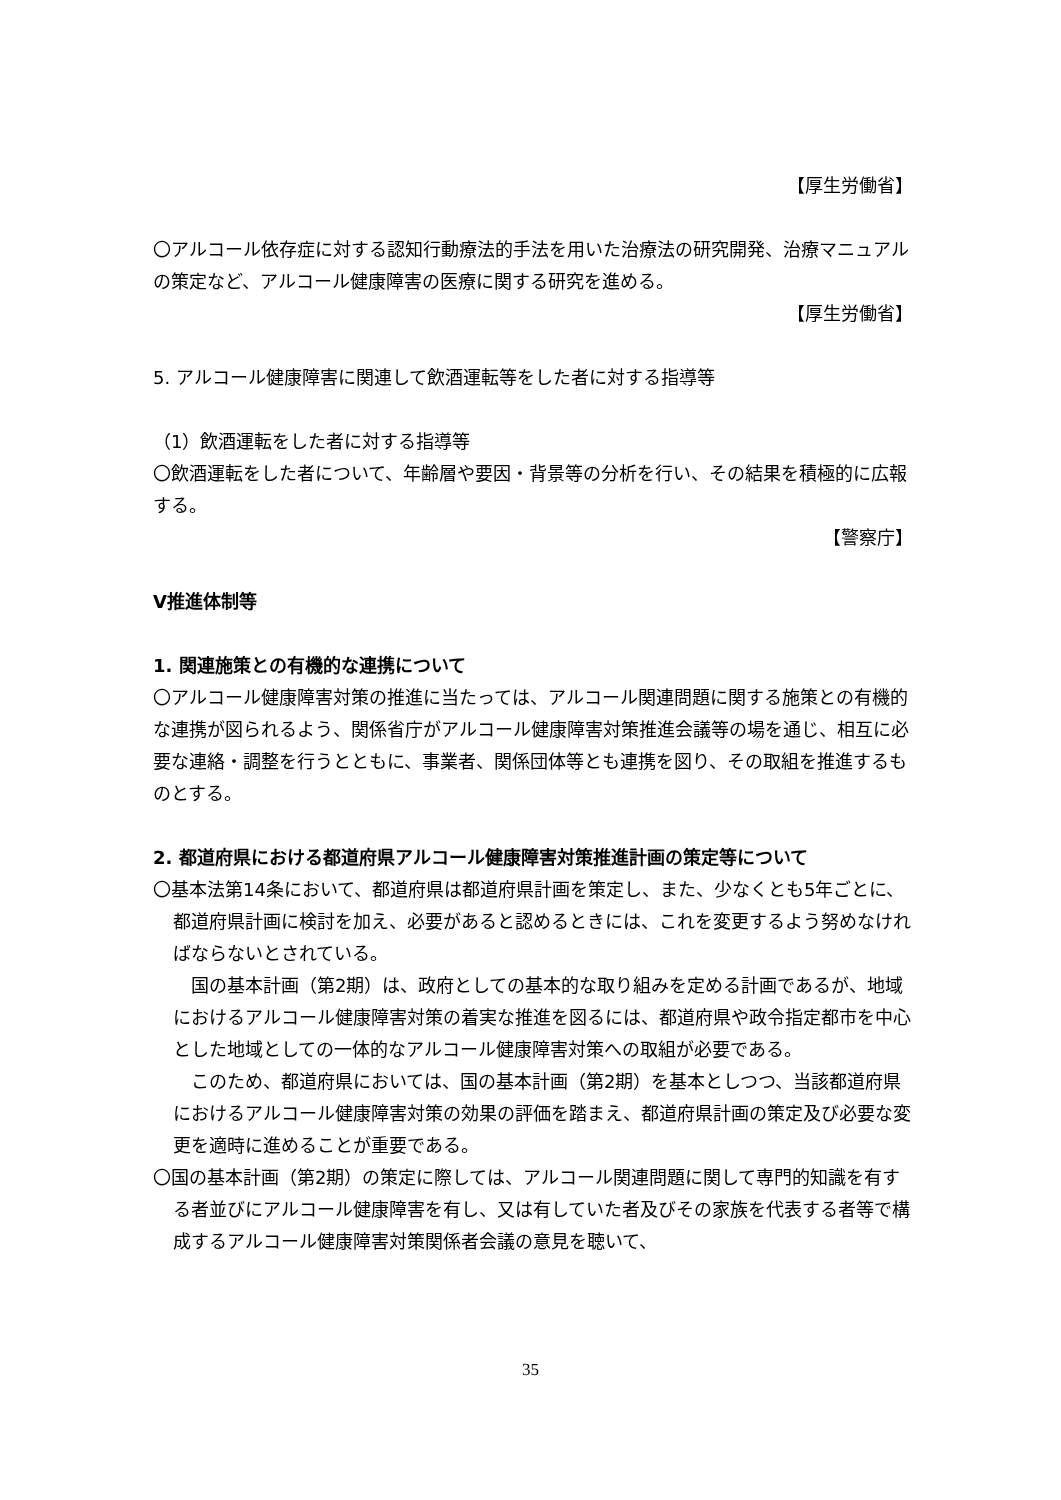【厚生労働省】
〇アルコール依存症に対する認知行動療法的手法を用いた治療法の研究開発、治療マニュアルの策定など、アルコール健康障害の医療に関する研究を進める。
【厚生労働省】
5. アルコール健康障害に関連して飲酒運転等をした者に対する指導等
（1）飲酒運転をした者に対する指導等
〇飲酒運転をした者について、年齢層や要因・背景等の分析を行い、その結果を積極的に広報する。
【警察庁】
Ⅴ推進体制等
1. 関連施策との有機的な連携について
〇アルコール健康障害対策の推進に当たっては、アルコール関連問題に関する施策との有機的な連携が図られるよう、関係省庁がアルコール健康障害対策推進会議等の場を通じ、相互に必要な連絡・調整を行うとともに、事業者、関係団体等とも連携を図り、その取組を推進するものとする。
2. 都道府県における都道府県アルコール健康障害対策推進計画の策定等について
〇基本法第14条において、都道府県は都道府県計画を策定し、また、少なくとも5年ごとに、都道府県計画に検討を加え、必要があると認めるときには、これを変更するよう努めなければならないとされている。
　国の基本計画（第2期）は、政府としての基本的な取り組みを定める計画であるが、地域におけるアルコール健康障害対策の着実な推進を図るには、都道府県や政令指定都市を中心とした地域としての一体的なアルコール健康障害対策への取組が必要である。
　このため、都道府県においては、国の基本計画（第2期）を基本としつつ、当該都道府県におけるアルコール健康障害対策の効果の評価を踏まえ、都道府県計画の策定及び必要な変更を適時に進めることが重要である。
〇国の基本計画（第2期）の策定に際しては、アルコール関連問題に関して専門的知識を有する者並びにアルコール健康障害を有し、又は有していた者及びその家族を代表する者等で構成するアルコール健康障害対策関係者会議の意見を聴いて、
35